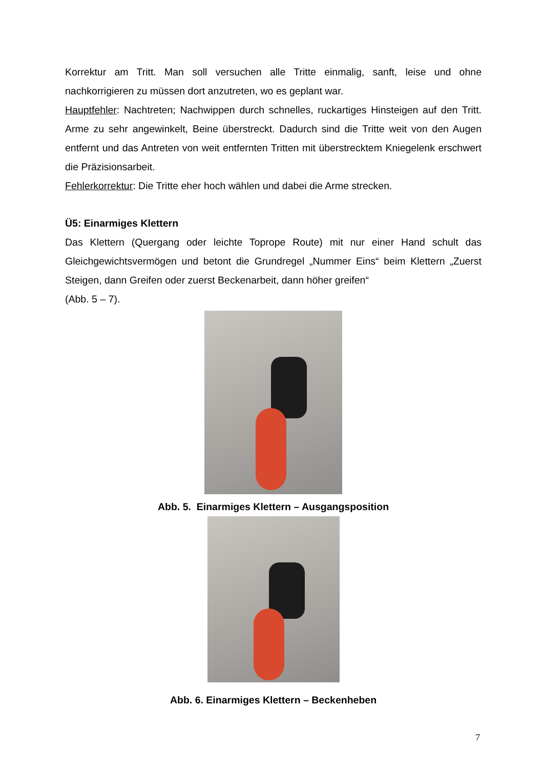Korrektur am Tritt. Man soll versuchen alle Tritte einmalig, sanft, leise und ohne nachkorrigieren zu müssen dort anzutreten, wo es geplant war.
Hauptfehler: Nachtreten; Nachwippen durch schnelles, ruckartiges Hinsteigen auf den Tritt. Arme zu sehr angewinkelt, Beine überstreckt. Dadurch sind die Tritte weit von den Augen entfernt und das Antreten von weit entfernten Tritten mit überstrecktem Kniegelenk erschwert die Präzisionsarbeit.
Fehlerkorrektur: Die Tritte eher hoch wählen und dabei die Arme strecken.
Ü5: Einarmiges Klettern
Das Klettern (Quergang oder leichte Toprope Route) mit nur einer Hand schult das Gleichgewichtsvermögen und betont die Grundregel „Nummer Eins“ beim Klettern „Zuerst Steigen, dann Greifen oder zuerst Beckenarbeit, dann höher greifen“
(Abb. 5 – 7).
Abb. 5. Einarmiges Klettern – Ausgangsposition
Abb. 6. Einarmiges Klettern – Beckenheben
7